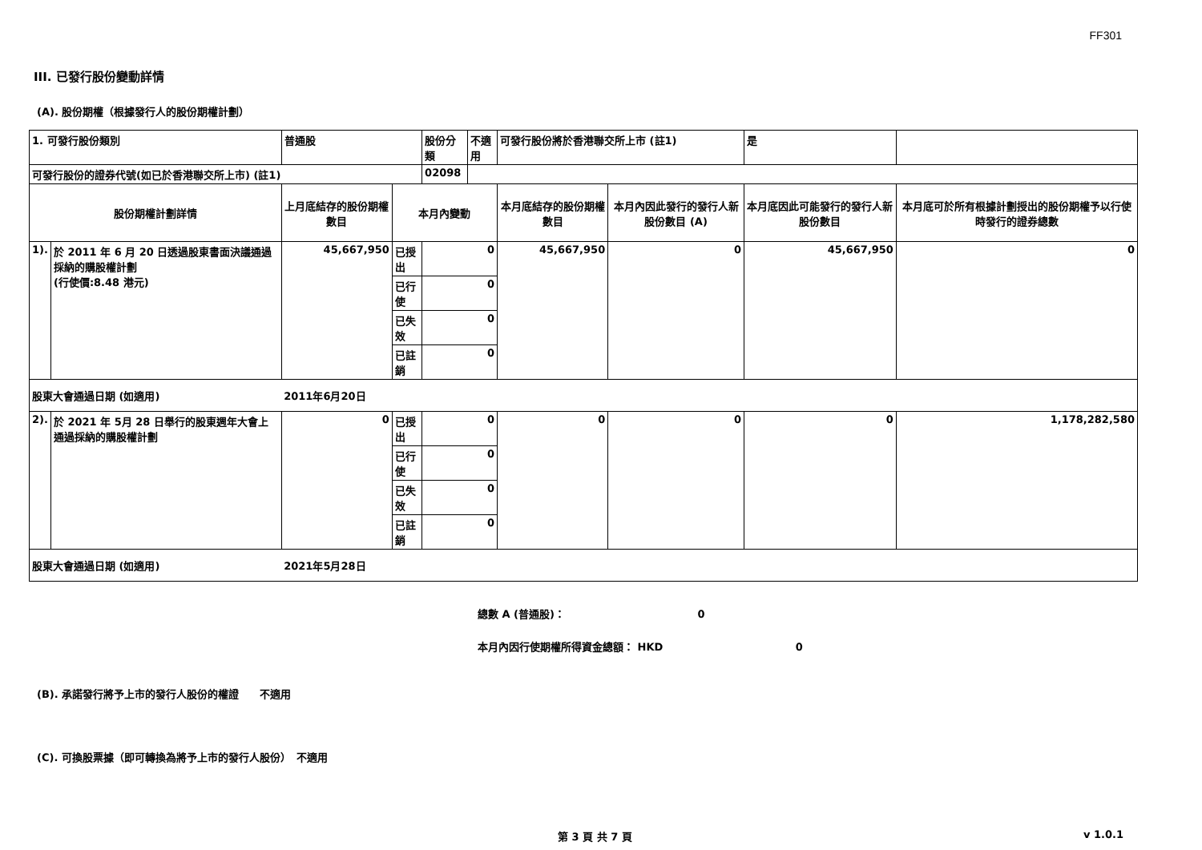FF301
III. 已發行股份變動詳情
(A). 股份期權（根據發行人的股份期權計劃）
| 1. 可發行股份類別 | | 普通股 | | 股份分類 | 不適用 | 可發行股份將於香港聯交所上市 (註1) | | 是 | |
| 可發行股份的證券代號(如已於香港聯交所上市) (註1) | | | | 02098 | | | | | |
| 股份期權計劃詳情 | | 上月底結存的股份期權數目 | 本月內變動 | | | 本月底結存的股份期權數目 | 本月內因此發行的發行人新股份數目 (A) | 本月底因此可能發行的發行人新股份數目 | 本月底可於所有根據計劃授出的股份期權予以行使時發行的證券總數 |
| 1). | 於 2011 年 6 月 20 日透過股東書面決議通過採納的購股權計劃 (行使價:8.48 港元) | 45,667,950 | 已授出 | 0 | | 45,667,950 | 0 | 45,667,950 | 0 |
| | | | 已行使 | 0 | | | | | |
| | | | 已失效 | 0 | | | | | |
| | | | 已註銷 | 0 | | | | | |
| 股東大會通過日期 (如適用) | | 2011年6月20日 | | | | | | | |
| 2). | 於 2021 年 5月 28 日舉行的股東週年大會上通過採納的購股權計劃 | 0 | 已授出 | 0 | | 0 | 0 | 0 | 1,178,282,580 |
| | | | 已行使 | 0 | | | | | |
| | | | 已失效 | 0 | | | | | |
| | | | 已註銷 | 0 | | | | | |
| 股東大會通過日期 (如適用) | | 2021年5月28日 | | | | | | | |
總數 A (普通股)： 0
本月內因行使期權所得資金總額： HKD 0
(B). 承諾發行將予上市的發行人股份的權證　　不適用
(C). 可換股票據（即可轉換為將予上市的發行人股份）　不適用
第 3 頁 共 7 頁 v 1.0.1